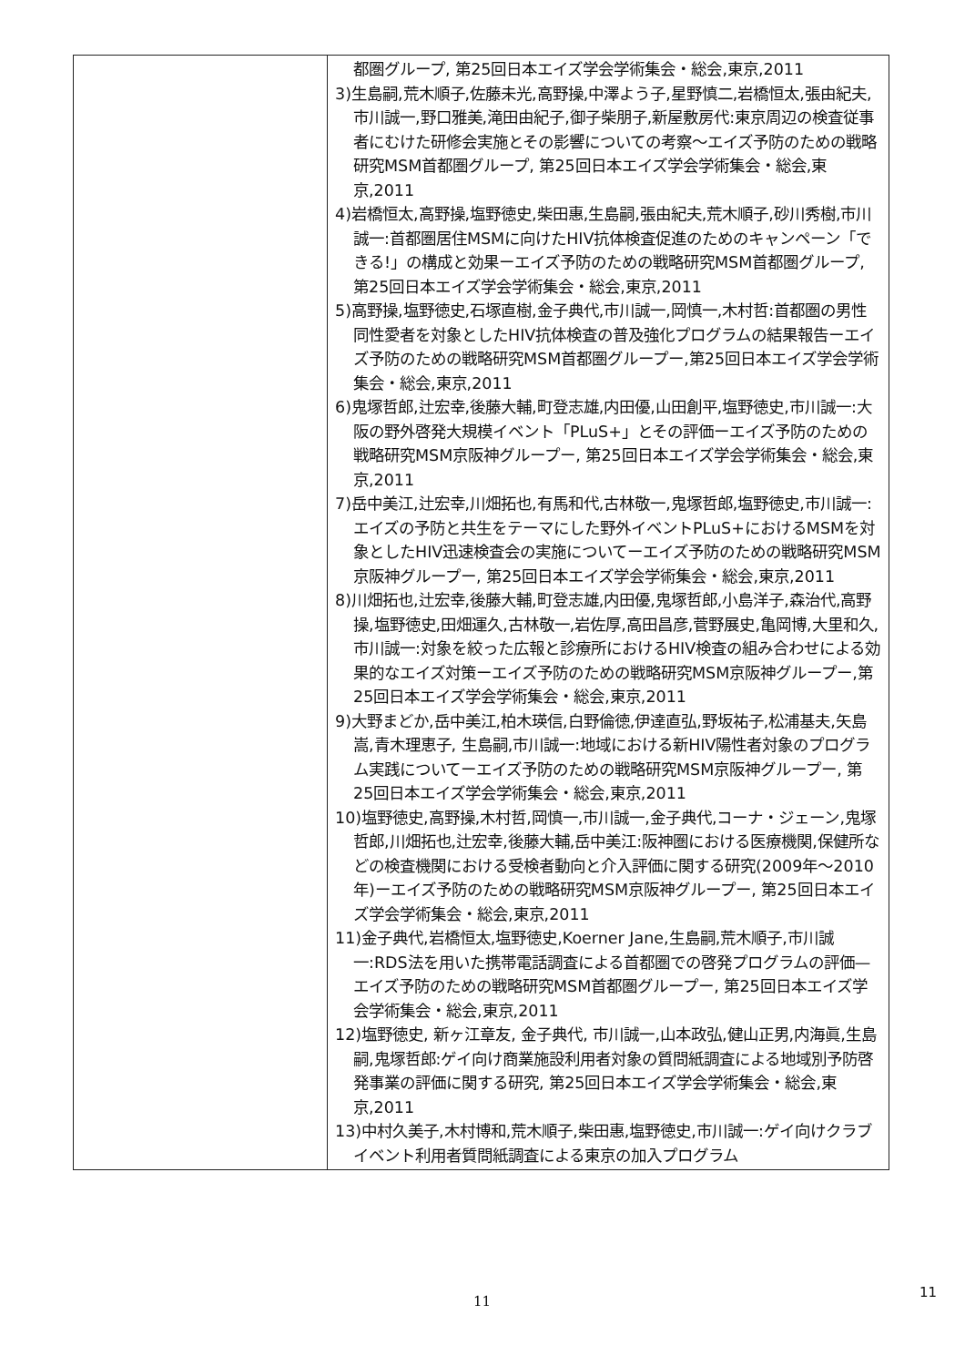| | 都圏グループ, 第25回日本エイズ学会学術集会・総会,東京,2011 3)生島嗣,荒木順子,佐藤未光,高野操,中澤よう子,星野慎二,岩橋恒太,張由紀夫,市川誠一,野口雅美,滝田由紀子,御子柴朋子,新屋敷房代:東京周辺の検査従事者にむけた研修会実施とその影響についての考察～エイズ予防のための戦略研究MSM首都圏グループ, 第25回日本エイズ学会学術集会・総会,東京,2011 4)岩橋恒太,高野操,塩野徳史,柴田惠,生島嗣,張由紀夫,荒木順子,砂川秀樹,市川誠一:首都圏居住MSMに向けたHIV抗体検査促進のためのキャンペーン「できる!」の構成と効果ーエイズ予防のための戦略研究MSM首都圏グループ, 第25回日本エイズ学会学術集会・総会,東京,2011 5)高野操,塩野徳史,石塚直樹,金子典代,市川誠一,岡慎一,木村哲:首都圏の男性同性愛者を対象としたHIV抗体検査の普及強化プログラムの結果報告ーエイズ予防のための戦略研究MSM首都圏グループー,第25回日本エイズ学会学術集会・総会,東京,2011 6)鬼塚哲郎,辻宏幸,後藤大輔,町登志雄,内田優,山田創平,塩野徳史,市川誠一:大阪の野外啓発大規模イベント「PLuS+」とその評価ーエイズ予防のための戦略研究MSM京阪神グループー, 第25回日本エイズ学会学術集会・総会,東京,2011 7)岳中美江,辻宏幸,川畑拓也,有馬和代,古林敬一,鬼塚哲郎,塩野徳史,市川誠一:エイズの予防と共生をテーマにした野外イベントPLuS+におけるMSMを対象としたHIV迅速検査会の実施についてーエイズ予防のための戦略研究MSM京阪神グループー, 第25回日本エイズ学会学術集会・総会,東京,2011 8)川畑拓也,辻宏幸,後藤大輔,町登志雄,内田優,鬼塚哲郎,小島洋子,森治代,高野操,塩野徳史,田畑運久,古林敬一,岩佐厚,高田昌彦,菅野展史,亀岡博,大里和久,市川誠一:対象を絞った広報と診療所におけるHIV検査の組み合わせによる効果的なエイズ対策ーエイズ予防のための戦略研究MSM京阪神グループー,第25回日本エイズ学会学術集会・総会,東京,2011 9)大野まどか,岳中美江,柏木瑛信,白野倫徳,伊達直弘,野坂祐子,松浦基夫,矢島嵩,青木理恵子, 生島嗣,市川誠一:地域における新HIV陽性者対象のプログラム実践についてーエイズ予防のための戦略研究MSM京阪神グループー, 第25回日本エイズ学会学術集会・総会,東京,2011 10)塩野徳史,高野操,木村哲,岡慎一,市川誠一,金子典代,コーナ・ジェーン,鬼塚哲郎,川畑拓也,辻宏幸,後藤大輔,岳中美江:阪神圏における医療機関,保健所などの検査機関における受検者動向と介入評価に関する研究(2009年～2010年)ーエイズ予防のための戦略研究MSM京阪神グループー, 第25回日本エイズ学会学術集会・総会,東京,2011 11)金子典代,岩橋恒太,塩野徳史,Koerner Jane,生島嗣,荒木順子,市川誠一:RDS法を用いた携帯電話調査による首都圏での啓発プログラムの評価—エイズ予防のための戦略研究MSM首都圏グループー, 第25回日本エイズ学会学術集会・総会,東京,2011 12)塩野徳史, 新ヶ江章友, 金子典代, 市川誠一,山本政弘,健山正男,内海眞,生島嗣,鬼塚哲郎:ゲイ向け商業施設利用者対象の質問紙調査による地域別予防啓発事業の評価に関する研究, 第25回日本エイズ学会学術集会・総会,東京,2011 13)中村久美子,木村博和,荒木順子,柴田惠,塩野徳史,市川誠一:ゲイ向けクラブイベント利用者質問紙調査による東京の加入プログラム |
11
11